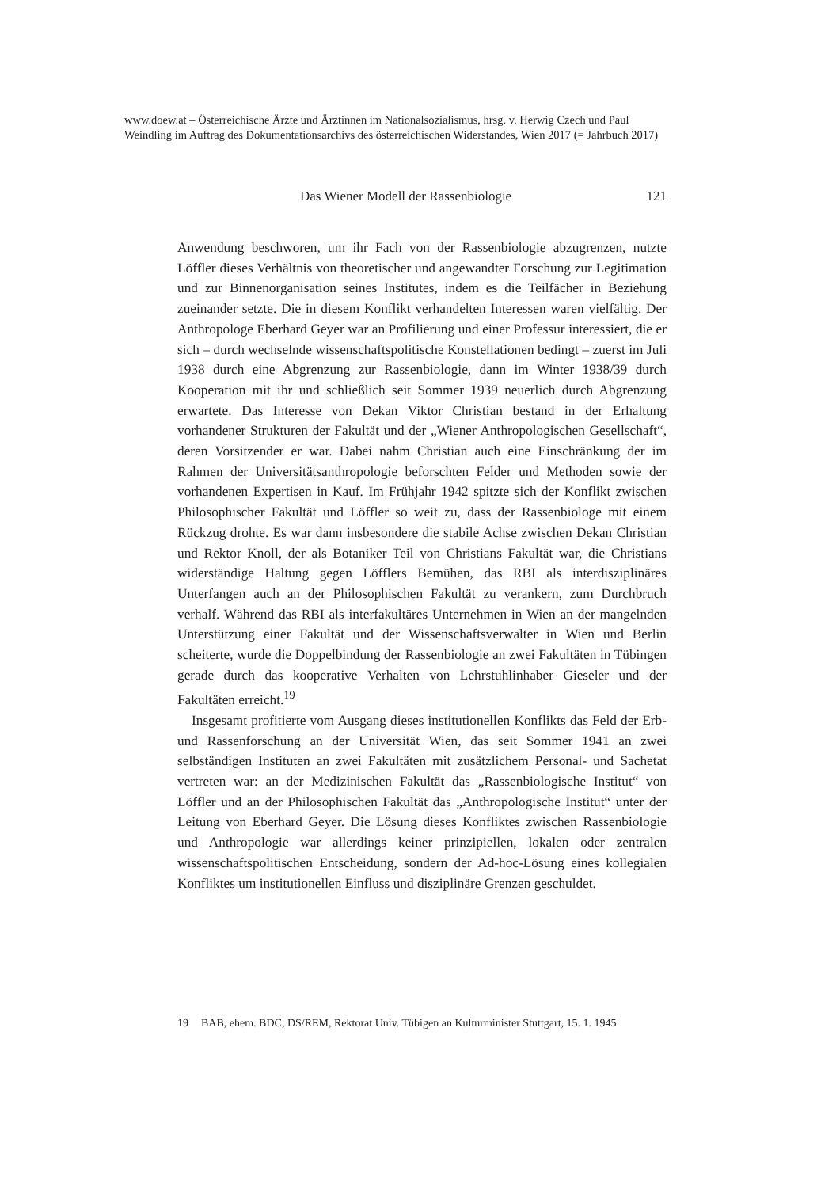www.doew.at – Österreichische Ärzte und Ärztinnen im Nationalsozialismus, hrsg. v. Herwig Czech und Paul Weindling im Auftrag des Dokumentationsarchivs des österreichischen Widerstandes, Wien 2017 (= Jahrbuch 2017)
Das Wiener Modell der Rassenbiologie 121
Anwendung beschworen, um ihr Fach von der Rassenbiologie abzugrenzen, nutzte Löffler dieses Verhältnis von theoretischer und angewandter Forschung zur Legitimation und zur Binnenorganisation seines Institutes, indem es die Teilfächer in Beziehung zueinander setzte. Die in diesem Konflikt verhandelten Interessen waren vielfältig. Der Anthropologe Eberhard Geyer war an Profilierung und einer Professur interessiert, die er sich – durch wechselnde wissenschaftspolitische Konstellationen bedingt – zuerst im Juli 1938 durch eine Abgrenzung zur Rassenbiologie, dann im Winter 1938/39 durch Kooperation mit ihr und schließlich seit Sommer 1939 neuerlich durch Abgrenzung erwartete. Das Interesse von Dekan Viktor Christian bestand in der Erhaltung vorhandener Strukturen der Fakultät und der „Wiener Anthropologischen Gesellschaft“, deren Vorsitzender er war. Dabei nahm Christian auch eine Einschränkung der im Rahmen der Universitätsanthropologie beforschten Felder und Methoden sowie der vorhandenen Expertisen in Kauf. Im Frühjahr 1942 spitzte sich der Konflikt zwischen Philosophischer Fakultät und Löffler so weit zu, dass der Rassenbiologe mit einem Rückzug drohte. Es war dann insbesondere die stabile Achse zwischen Dekan Christian und Rektor Knoll, der als Botaniker Teil von Christians Fakultät war, die Christians widerständige Haltung gegen Löfflers Bemühen, das RBI als interdisziplinäres Unterfangen auch an der Philosophischen Fakultät zu verankern, zum Durchbruch verhalf. Während das RBI als interfakultäres Unternehmen in Wien an der mangelnden Unterstützung einer Fakultät und der Wissenschaftsverwalter in Wien und Berlin scheiterte, wurde die Doppelbindung der Rassenbiologie an zwei Fakultäten in Tübingen gerade durch das kooperative Verhalten von Lehrstuhlinhaber Gieseler und der Fakultäten erreicht.<sup>19</sup>
Insgesamt profitierte vom Ausgang dieses institutionellen Konflikts das Feld der Erb- und Rassenforschung an der Universität Wien, das seit Sommer 1941 an zwei selbständigen Instituten an zwei Fakultäten mit zusätzlichem Personal- und Sachetat vertreten war: an der Medizinischen Fakultät das „Rassenbiologische Institut“ von Löffler und an der Philosophischen Fakultät das „Anthropologische Institut“ unter der Leitung von Eberhard Geyer. Die Lösung dieses Konfliktes zwischen Rassenbiologie und Anthropologie war allerdings keiner prinzipiellen, lokalen oder zentralen wissenschaftspolitischen Entscheidung, sondern der Ad-hoc-Lösung eines kollegialen Konfliktes um institutionellen Einfluss und disziplinäre Grenzen geschuldet.
19 BAB, ehem. BDC, DS/REM, Rektorat Univ. Tübigen an Kulturminister Stuttgart, 15. 1. 1945